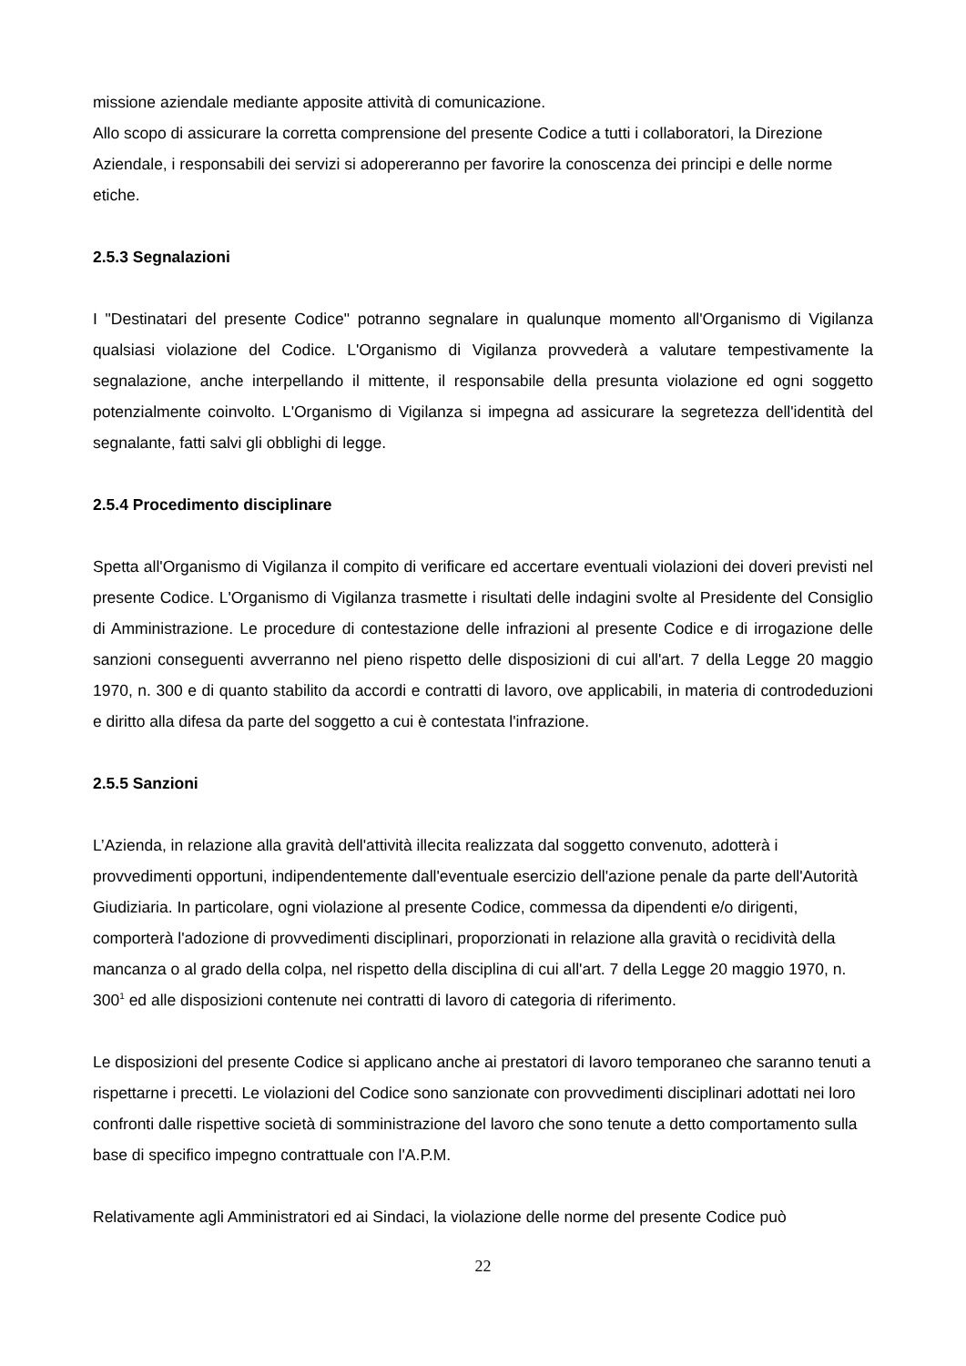missione aziendale mediante apposite attività di comunicazione.
Allo scopo di assicurare la corretta comprensione del presente Codice a tutti i collaboratori, la Direzione Aziendale, i responsabili dei servizi si adopereranno per favorire la conoscenza dei principi e delle norme etiche.
2.5.3 Segnalazioni
I "Destinatari del presente Codice" potranno segnalare in qualunque momento all'Organismo di Vigilanza qualsiasi violazione del Codice. L'Organismo di Vigilanza provvederà a valutare tempestivamente la segnalazione, anche interpellando il mittente, il responsabile della presunta violazione ed ogni soggetto potenzialmente coinvolto. L'Organismo di Vigilanza si impegna ad assicurare la segretezza dell'identità del segnalante, fatti salvi gli obblighi di legge.
2.5.4 Procedimento disciplinare
Spetta all'Organismo di Vigilanza il compito di verificare ed accertare eventuali violazioni dei doveri previsti nel presente Codice. L'Organismo di Vigilanza trasmette i risultati delle indagini svolte al Presidente del Consiglio di Amministrazione. Le procedure di contestazione delle infrazioni al presente Codice e di irrogazione delle sanzioni conseguenti avverranno nel pieno rispetto delle disposizioni di cui all'art. 7 della Legge 20 maggio 1970, n. 300 e di quanto stabilito da accordi e contratti di lavoro, ove applicabili, in materia di controdeduzioni e diritto alla difesa da parte del soggetto a cui è contestata l'infrazione.
2.5.5 Sanzioni
L’Azienda, in relazione alla gravità dell'attività illecita realizzata dal soggetto convenuto, adotterà i provvedimenti opportuni, indipendentemente dall'eventuale esercizio dell'azione penale da parte dell'Autorità Giudiziaria. In particolare, ogni violazione al presente Codice, commessa da dipendenti e/o dirigenti, comporterà l'adozione di provvedimenti disciplinari, proporzionati in relazione alla gravità o recidività della mancanza o al grado della colpa, nel rispetto della disciplina di cui all'art. 7 della Legge 20 maggio 1970, n. 300<sup>1</sup> ed alle disposizioni contenute nei contratti di lavoro di categoria di riferimento.
Le disposizioni del presente Codice si applicano anche ai prestatori di lavoro temporaneo che saranno tenuti a rispettarne i precetti. Le violazioni del Codice sono sanzionate con provvedimenti disciplinari adottati nei loro confronti dalle rispettive società di somministrazione del lavoro che sono tenute a detto comportamento sulla base di specifico impegno contrattuale con l'A.P.M.
Relativamente agli Amministratori ed ai Sindaci, la violazione delle norme del presente Codice può
22